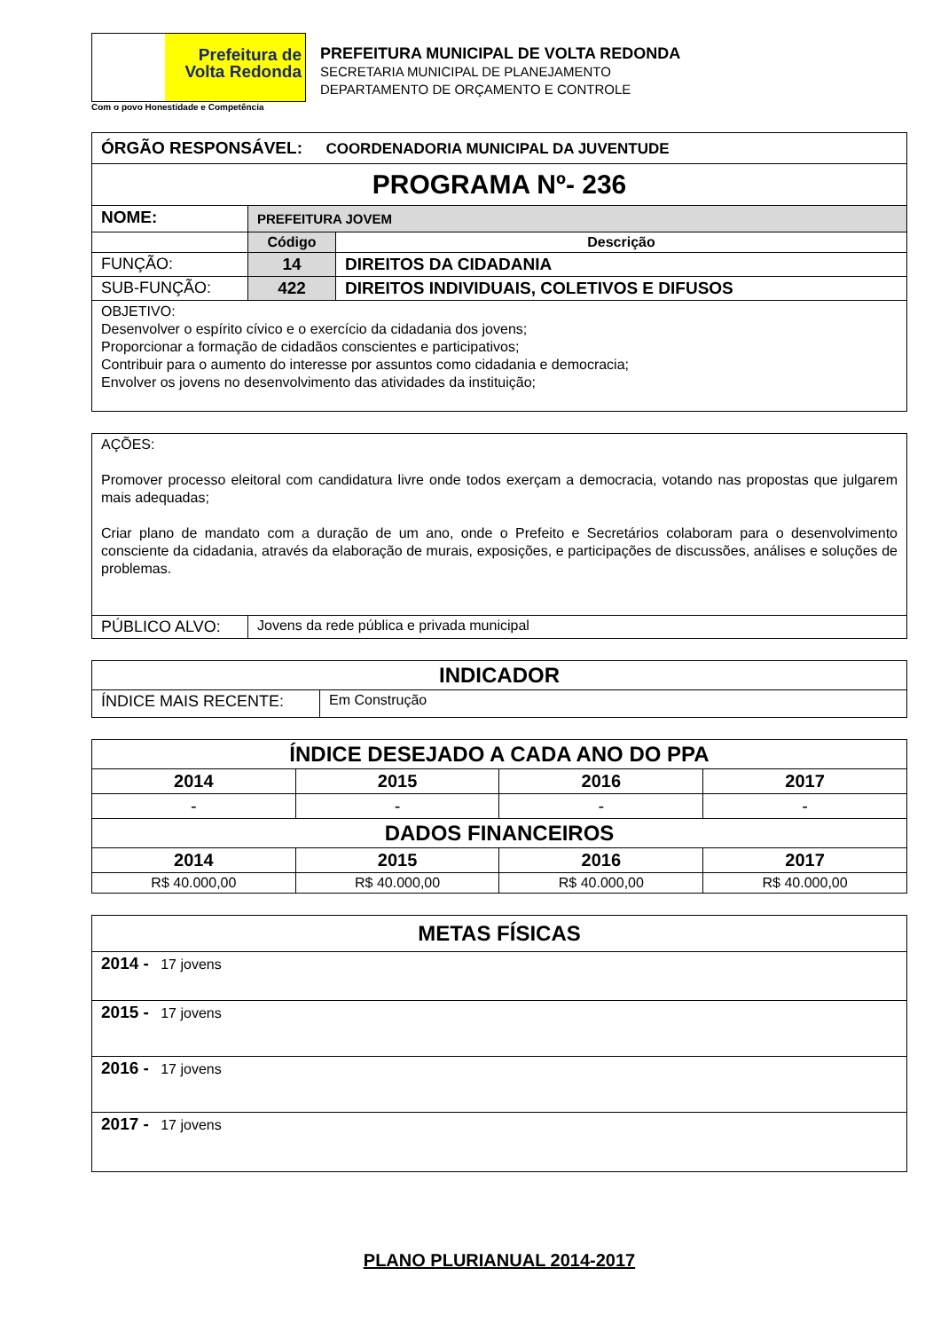Prefeitura de
Volta Redonda
Com o povo Honestidade e Competência
PREFEITURA MUNICIPAL DE VOLTA REDONDA
SECRETARIA MUNICIPAL DE PLANEJAMENTO
DEPARTAMENTO DE ORÇAMENTO E CONTROLE
| ÓRGÃO RESPONSÁVEL: COORDENADORIA MUNICIPAL DA JUVENTUDE | | |
| PROGRAMA Nº- 236 | | |
| NOME: | PREFEITURA JOVEM | |
| | Código | Descrição |
| FUNÇÃO: | 14 | DIREITOS DA CIDADANIA |
| SUB-FUNÇÃO: | 422 | DIREITOS INDIVIDUAIS, COLETIVOS E DIFUSOS |
| OBJETIVO: Desenvolver o espírito cívico e o exercício da cidadania dos jovens; Proporcionar a formação de cidadãos conscientes e participativos; Contribuir para o aumento do interesse por assuntos como cidadania e democracia; Envolver os jovens no desenvolvimento das atividades da instituição; | | |
| AÇÕES: Promover processo eleitoral com candidatura livre onde todos exerçam a democracia, votando nas propostas que julgarem mais adequadas; Criar plano de mandato com a duração de um ano, onde o Prefeito e Secretários colaboram para o desenvolvimento consciente da cidadania, através da elaboração de murais, exposições, e participações de discussões, análises e soluções de problemas. | |
| PÚBLICO ALVO: | Jovens da rede pública e privada municipal |
| INDICADOR | |
| ÍNDICE MAIS RECENTE: | Em Construção |
| ÍNDICE DESEJADO A CADA ANO DO PPA | | | |
| 2014 | 2015 | 2016 | 2017 |
| - | - | - | - |
| DADOS FINANCEIROS | | | |
| 2014 | 2015 | 2016 | 2017 |
| R$ 40.000,00 | R$ 40.000,00 | R$ 40.000,00 | R$ 40.000,00 |
| METAS FÍSICAS |
| 2014 - 17 jovens |
| 2015 - 17 jovens |
| 2016 - 17 jovens |
| 2017 - 17 jovens |
PLANO PLURIANUAL 2014-2017